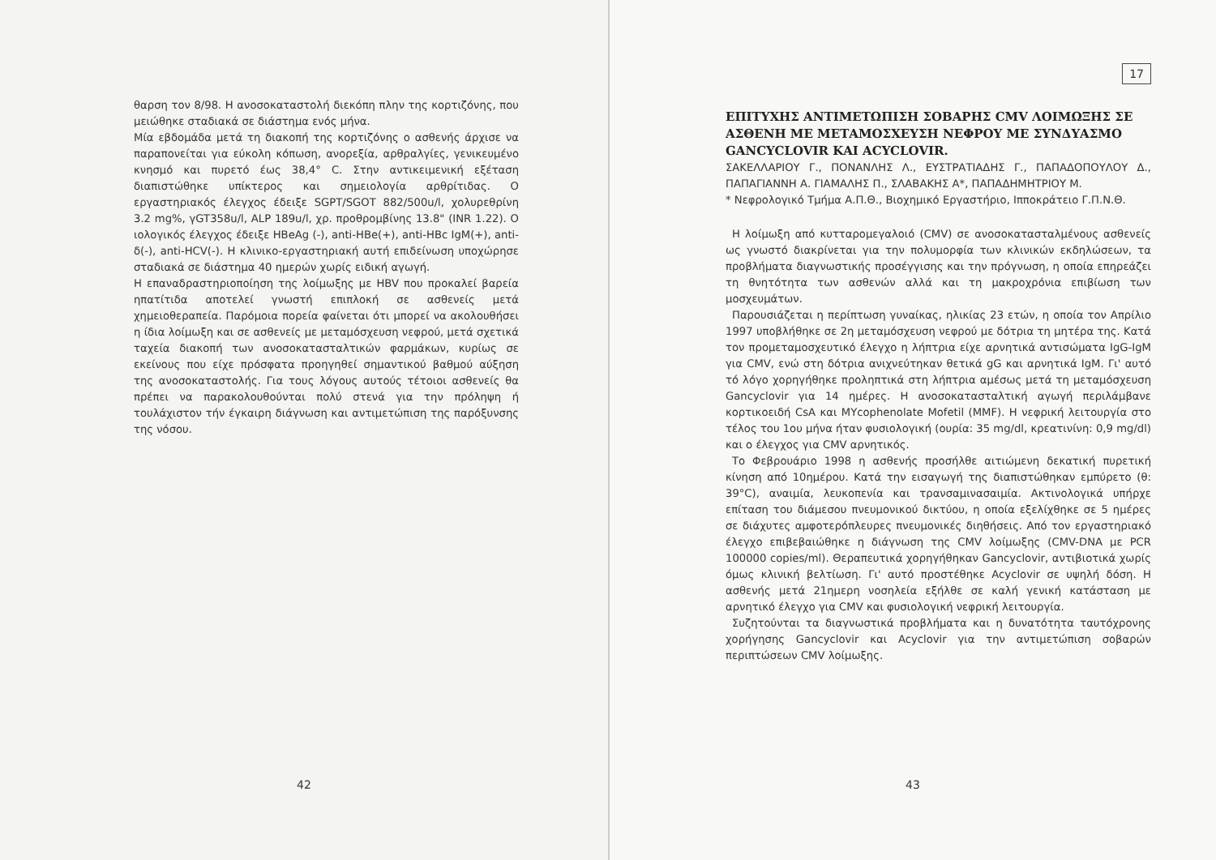θαρση τον 8/98. Η ανοσοκαταστολή διεκόπη πλην της κορτιζόνης, που μειώθηκε σταδιακά σε διάστημα ενός μήνα.
Μία εβδομάδα μετά τη διακοπή της κορτιζόνης ο ασθενής άρχισε να παραπονείται για εύκολη κόπωση, ανορεξία, αρθραλγίες, γενικευμένο κνησμό και πυρετό έως 38,4° C. Στην αντικειμενική εξέταση διαπιστώθηκε υπίκτερος και σημειολογία αρθρίτιδας. Ο εργαστηριακός έλεγχος έδειξε SGPT/SGOT 882/500u/l, χολυρεθρίνη 3.2 mg%, γGT358u/l, ALP 189u/l, χρ. προθρομβίνης 13.8" (INR 1.22). Ο ιολογικός έλεγχος έδειξε HBeAg (-), anti-HBe(+), anti-HBc IgM(+), anti-δ(-), anti-HCV(-). Η κλινικο-εργαστηριακή αυτή επιδείνωση υποχώρησε σταδιακά σε διάστημα 40 ημερών χωρίς ειδική αγωγή.
Η επαναδραστηριοποίηση της λοίμωξης με HBV που προκαλεί βαρεία ηπατίτιδα αποτελεί γνωστή επιπλοκή σε ασθενείς μετά χημειοθεραπεία. Παρόμοια πορεία φαίνεται ότι μπορεί να ακολουθήσει η ίδια λοίμωξη και σε ασθενείς με μεταμόσχευση νεφρού, μετά σχετικά ταχεία διακοπή των ανοσοκατασταλτικών φαρμάκων, κυρίως σε εκείνους που είχε πρόσφατα προηγηθεί σημαντικού βαθμού αύξηση της ανοσοκαταστολής. Για τους λόγους αυτούς τέτοιοι ασθενείς θα πρέπει να παρακολουθούνται πολύ στενά για την πρόληψη ή τουλάχιστον τήν έγκαιρη διάγνωση και αντιμετώπιση της παρόξυνσης της νόσου.
42
17
ΕΠΙΤΥΧΗΣ ΑΝΤΙΜΕΤΩΠΙΣΗ ΣΟΒΑΡΗΣ CMV ΛΟΙΜΩΞΗΣ ΣΕ ΑΣΘΕΝΗ ΜΕ ΜΕΤΑΜΟΣΧΕΥΣΗ ΝΕΦΡΟΥ ΜΕ ΣΥΝΔΥΑΣΜΟ GANCYCLOVIR ΚΑΙ ACYCLOVIR.
ΣΑΚΕΛΛΑΡΙΟΥ Γ., ΠΟΝΑΝΛΗΣ Λ., ΕΥΣΤΡΑΤΙΑΔΗΣ Γ., ΠΑΠΑΔΟΠΟΥΛΟΥ Δ., ΠΑΠΑΓΙΑΝΝΗ Α. ΓΙΑΜΑΛΗΣ Π., ΣΛΑΒΑΚΗΣ Α*, ΠΑΠΑΔΗΜΗΤΡΙΟΥ Μ.
* Νεφρολογικό Τμήμα Α.Π.Θ., Βιοχημικό Εργαστήριο, Ιπποκράτειο Γ.Π.Ν.Θ.
Η λοίμωξη από κυτταρομεγαλοιό (CMV) σε ανοσοκατασταλμένους ασθενείς ως γνωστό διακρίνεται για την πολυμορφία των κλινικών εκδηλώσεων, τα προβλήματα διαγνωστικής προσέγγισης και την πρόγνωση, η οποία επηρεάζει τη θνητότητα των ασθενών αλλά και τη μακροχρόνια επιβίωση των μοσχευμάτων.
Παρουσιάζεται η περίπτωση γυναίκας, ηλικίας 23 ετών, η οποία τον Απρίλιο 1997 υποβλήθηκε σε 2η μεταμόσχευση νεφρού με δότρια τη μητέρα της. Κατά τον προμεταμοσχευτικό έλεγχο η λήπτρια είχε αρνητικά αντισώματα IgG-IgM για CMV, ενώ στη δότρια ανιχνεύτηκαν θετικά gG και αρνητικά IgM. Γι' αυτό τό λόγο χορηγήθηκε προληπτικά στη λήπτρια αμέσως μετά τη μεταμόσχευση Gancyclovir για 14 ημέρες. Η ανοσοκατασταλτική αγωγή περιλάμβανε κορτικοειδή CsA και MYcophenolate Mofetil (MMF). Η νεφρική λειτουργία στο τέλος του 1ου μήνα ήταν φυσιολογική (ουρία: 35 mg/dl, κρεατινίνη: 0,9 mg/dl) και ο έλεγχος για CMV αρνητικός.
Το Φεβρουάριο 1998 η ασθενής προσήλθε αιτιώμενη δεκατική πυρετική κίνηση από 10ημέρου. Κατά την εισαγωγή της διαπιστώθηκαν εμπύρετο (θ: 39°C), αναιμία, λευκοπενία και τρανσαμινασαιμία. Ακτινολογικά υπήρχε επίταση του διάμεσου πνευμονικού δικτύου, η οποία εξελίχθηκε σε 5 ημέρες σε διάχυτες αμφοτερόπλευρες πνευμονικές διηθήσεις. Από τον εργαστηριακό έλεγχο επιβεβαιώθηκε η διάγνωση της CMV λοίμωξης (CMV-DNA με PCR 100000 copies/ml). Θεραπευτικά χορηγήθηκαν Gancyclovir, αντιβιοτικά χωρίς όμως κλινική βελτίωση. Γι' αυτό προστέθηκε Acyclovir σε υψηλή δόση. Η ασθενής μετά 21ημερη νοσηλεία εξήλθε σε καλή γενική κατάσταση με αρνητικό έλεγχο για CMV και φυσιολογική νεφρική λειτουργία.
Συζητούνται τα διαγνωστικά προβλήματα και η δυνατότητα ταυτόχρονης χορήγησης Gancyclovir και Acyclovir για την αντιμετώπιση σοβαρών περιπτώσεων CMV λοίμωξης.
43